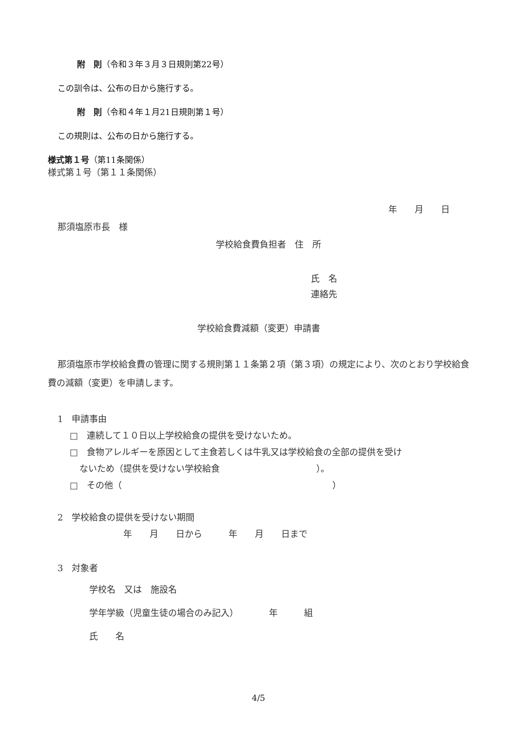附　則（令和３年３月３日規則第22号）
この訓令は、公布の日から施行する。
附　則（令和４年１月21日規則第１号）
この規則は、公布の日から施行する。
様式第１号（第11条関係）
様式第１号（第１１条関係）
年　　月　　日
那須塩原市長　様
学校給食費負担者　住　所
氏　名
連絡先
学校給食費減額（変更）申請書
那須塩原市学校給食費の管理に関する規則第１１条第２項（第３項）の規定により、次のとおり学校給食費の減額（変更）を申請します。
1　申請事由
□　連続して１０日以上学校給食の提供を受けないため。
□　食物アレルギーを原因として主食若しくは牛乳又は学校給食の全部の提供を受け
ないため（提供を受けない学校給食　　　　　　　　　　　）。
□　その他（　　　　　　　　　　　　　　　　　　　　　　　　）
2　学校給食の提供を受けない期間
年　　月　　日から　　　年　　月　　日まで
3　対象者
学校名　又は　施設名
学年学級（児童生徒の場合のみ記入）　　　　年　　　組
氏　　名
4/5